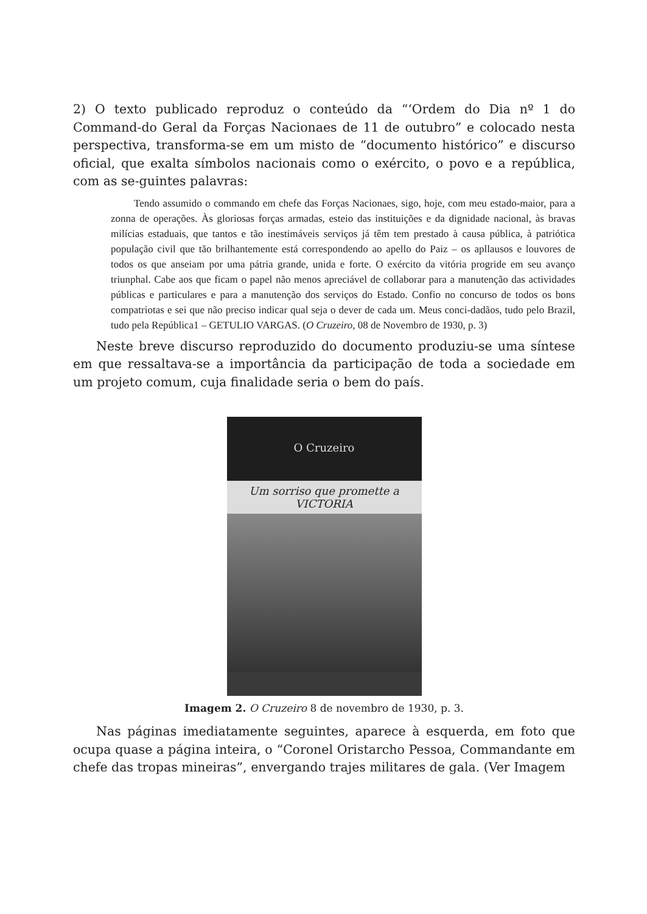2) O texto publicado reproduz o conteúdo da “‘Ordem do Dia nº 1 do Command-do Geral da Forças Nacionaes de 11 de outubro” e colocado nesta perspectiva, transforma-se em um misto de “documento histórico” e discurso oficial, que exalta símbolos nacionais como o exército, o povo e a república, com as se-guintes palavras:
Tendo assumido o commando em chefe das Forças Nacionaes, sigo, hoje, com meu estado-maior, para a zonna de operações. Às gloriosas forças armadas, esteio das instituições e da dignidade nacional, às bravas milícias estaduais, que tantos e tão inestimáveis serviços já têm tem prestado à causa pública, à patriótica população civil que tão brilhantemente está correspondendo ao apello do Paiz – os apllausos e louvores de todos os que anseiam por uma pátria grande, unida e forte. O exército da vitória progride em seu avanço triunphal. Cabe aos que ficam o papel não menos apreciável de collaborar para a manutenção das actividades públicas e particulares e para a manutenção dos serviços do Estado. Confio no concurso de todos os bons compatriotas e sei que não preciso indicar qual seja o dever de cada um. Meus conci-dadãos, tudo pelo Brazil, tudo pela República1 – GETULIO VARGAS. (O Cruzeiro, 08 de Novembro de 1930, p. 3)
Neste breve discurso reproduzido do documento produziu-se uma síntese em que ressaltava-se a importância da participação de toda a sociedade em um projeto comum, cuja finalidade seria o bem do país.
O Cruzeiro
Um sorriso que promette a VICTORIA
Imagem 2. O Cruzeiro 8 de novembro de 1930, p. 3.
Nas páginas imediatamente seguintes, aparece à esquerda, em foto que ocupa quase a página inteira, o “Coronel Oristarcho Pessoa, Commandante em chefe das tropas mineiras”, envergando trajes militares de gala. (Ver Imagem